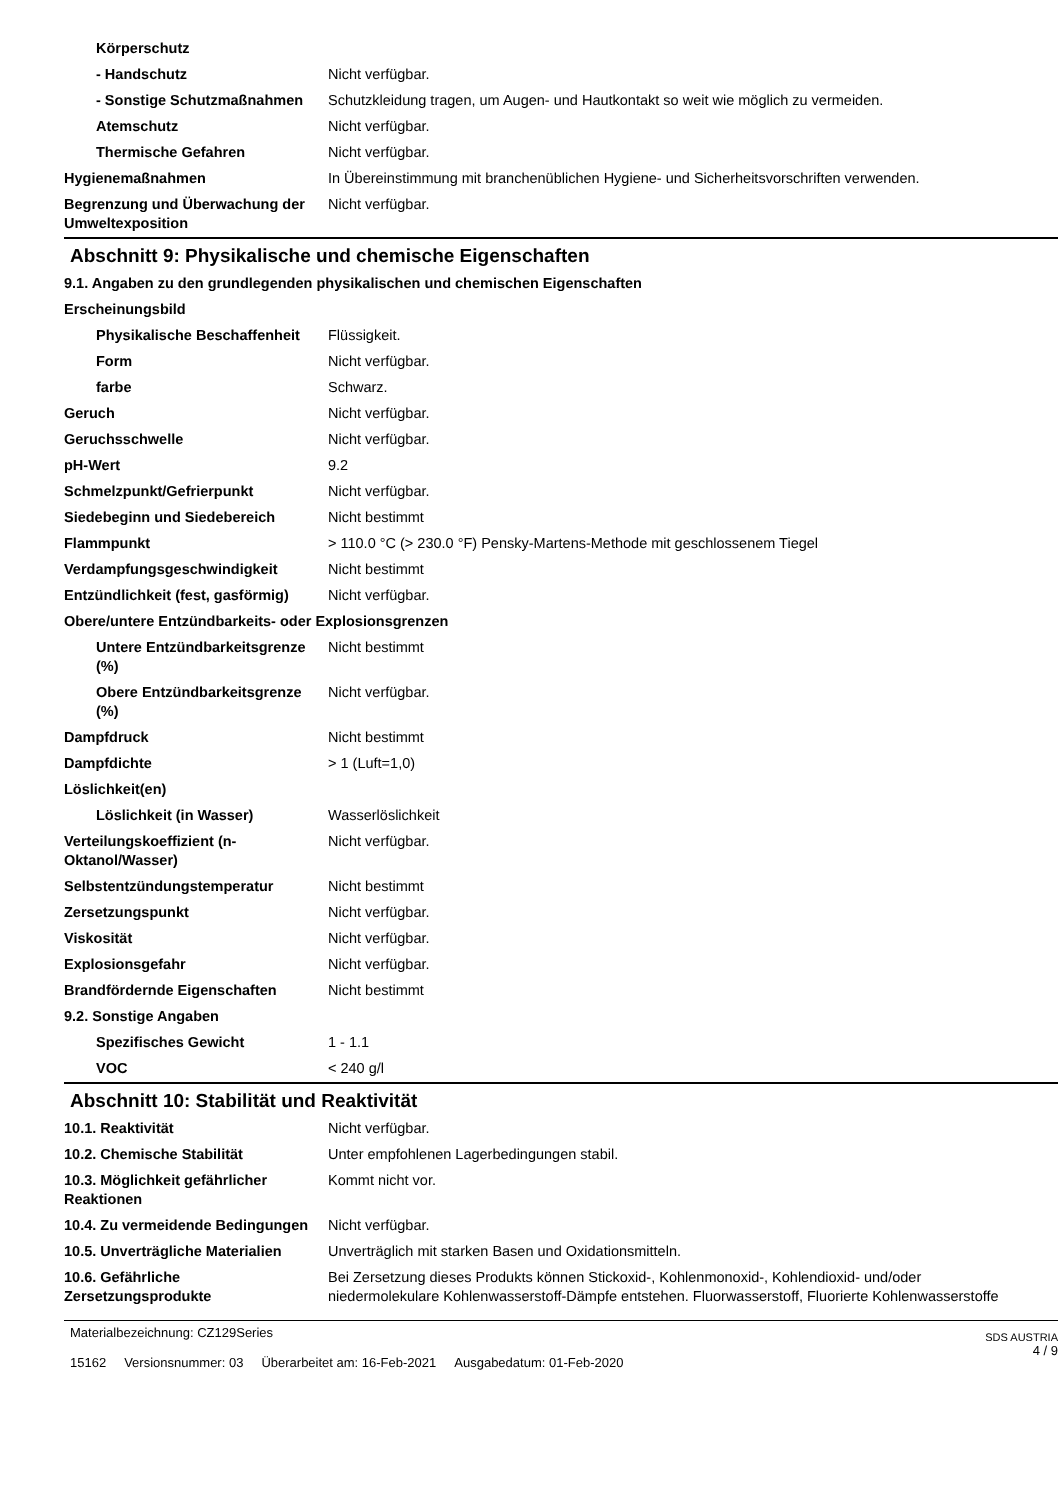| Körperschutz | |
| - Handschutz | Nicht verfügbar. |
| - Sonstige Schutzmaßnahmen | Schutzkleidung tragen, um Augen- und Hautkontakt so weit wie möglich zu vermeiden. |
| Atemschutz | Nicht verfügbar. |
| Thermische Gefahren | Nicht verfügbar. |
| Hygienemaßnahmen | In Übereinstimmung mit branchenüblichen Hygiene- und Sicherheitsvorschriften verwenden. |
| Begrenzung und Überwachung der Umweltexposition | Nicht verfügbar. |
Abschnitt 9: Physikalische und chemische Eigenschaften
| 9.1. Angaben zu den grundlegenden physikalischen und chemischen Eigenschaften | |
| Erscheinungsbild | |
| Physikalische Beschaffenheit | Flüssigkeit. |
| Form | Nicht verfügbar. |
| farbe | Schwarz. |
| Geruch | Nicht verfügbar. |
| Geruchsschwelle | Nicht verfügbar. |
| pH-Wert | 9.2 |
| Schmelzpunkt/Gefrierpunkt | Nicht verfügbar. |
| Siedebeginn und Siedebereich | Nicht bestimmt |
| Flammpunkt | > 110.0 °C (> 230.0 °F) Pensky-Martens-Methode mit geschlossenem Tiegel |
| Verdampfungsgeschwindigkeit | Nicht bestimmt |
| Entzündlichkeit (fest, gasförmig) | Nicht verfügbar. |
| Obere/untere Entzündbarkeits- oder Explosionsgrenzen | |
| Untere Entzündbarkeitsgrenze (%) | Nicht bestimmt |
| Obere Entzündbarkeitsgrenze (%) | Nicht verfügbar. |
| Dampfdruck | Nicht bestimmt |
| Dampfdichte | > 1 (Luft=1,0) |
| Löslichkeit(en) | |
| Löslichkeit (in Wasser) | Wasserlöslichkeit |
| Verteilungskoeffizient (n-Oktanol/Wasser) | Nicht verfügbar. |
| Selbstentzündungstemperatur | Nicht bestimmt |
| Zersetzungspunkt | Nicht verfügbar. |
| Viskosität | Nicht verfügbar. |
| Explosionsgefahr | Nicht verfügbar. |
| Brandfördernde Eigenschaften | Nicht bestimmt |
| 9.2. Sonstige Angaben | |
| Spezifisches Gewicht | 1 - 1.1 |
| VOC | < 240 g/l |
Abschnitt 10: Stabilität und Reaktivität
| 10.1. Reaktivität | Nicht verfügbar. |
| 10.2. Chemische Stabilität | Unter empfohlenen Lagerbedingungen stabil. |
| 10.3. Möglichkeit gefährlicher Reaktionen | Kommt nicht vor. |
| 10.4. Zu vermeidende Bedingungen | Nicht verfügbar. |
| 10.5. Unverträgliche Materialien | Unverträglich mit starken Basen und Oxidationsmitteln. |
| 10.6. Gefährliche Zersetzungsprodukte | Bei Zersetzung dieses Produkts können Stickoxid-, Kohlenmonoxid-, Kohlendioxid- und/oder niedermolekulare Kohlenwasserstoff-Dämpfe entstehen. Fluorwasserstoff, Fluorierte Kohlenwasserstoffe |
Materialbezeichnung: CZ129Series
15162 Versionsnummer: 03 Überarbeitet am: 16-Feb-2021 Ausgabedatum: 01-Feb-2020
SDS AUSTRIA
4 / 9